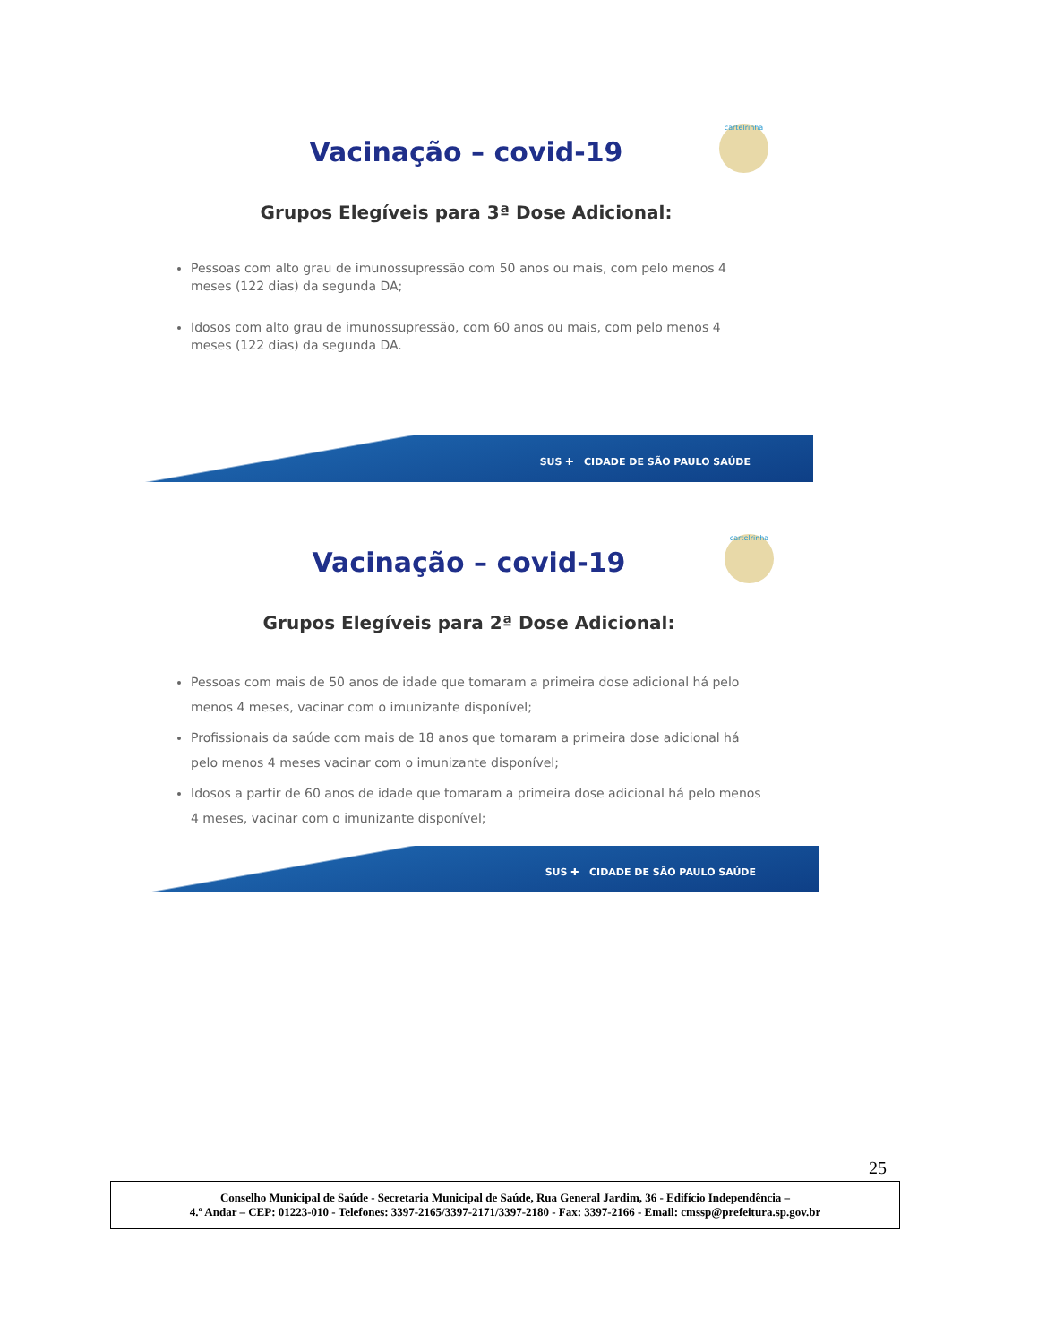cartelrinha
Vacinação – covid-19
Grupos Elegíveis para 3ª Dose Adicional:
Pessoas com alto grau de imunossupressão com 50 anos ou mais, com pelo menos 4 meses (122 dias) da segunda DA;
Idosos com alto grau de imunossupressão, com 60 anos ou mais, com pelo menos 4 meses (122 dias) da segunda DA.
SUS ✚ CIDADE DE SÃO PAULO SAÚDE
cartelrinha
Vacinação – covid-19
Grupos Elegíveis para 2ª Dose Adicional:
Pessoas com mais de 50 anos de idade que tomaram a primeira dose adicional há pelo menos 4 meses, vacinar com o imunizante disponível;
Profissionais da saúde com mais de 18 anos que tomaram a primeira dose adicional há pelo menos 4 meses vacinar com o imunizante disponível;
Idosos a partir de 60 anos de idade que tomaram a primeira dose adicional há pelo menos 4 meses, vacinar com o imunizante disponível;
SUS ✚ CIDADE DE SÃO PAULO SAÚDE
25
Conselho Municipal de Saúde - Secretaria Municipal de Saúde, Rua General Jardim, 36 - Edifício Independência –
4.º Andar – CEP: 01223-010 - Telefones: 3397-2165/3397-2171/3397-2180 - Fax: 3397-2166 - Email: cmssp@prefeitura.sp.gov.br